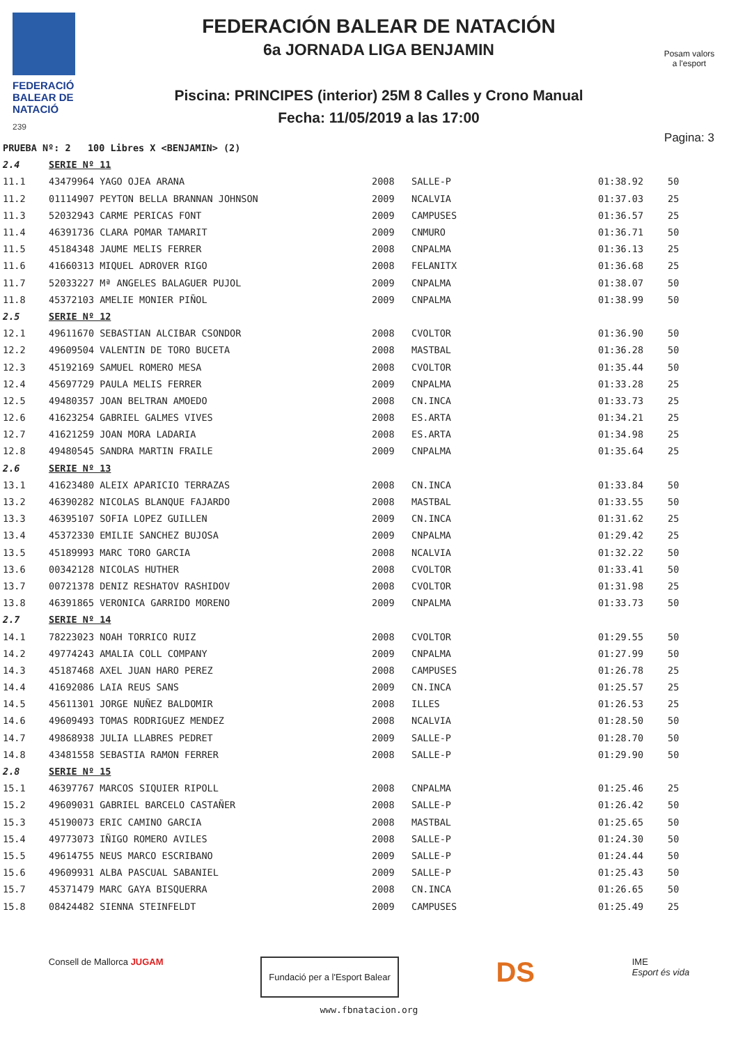FEDERACIÓ
BALEAR DE
NATACIÓ
239
FEDERACIÓN BALEAR DE NATACIÓN
6a JORNADA LIGA BENJAMIN
Piscina: PRINCIPES (interior) 25M 8 Calles y Crono Manual
Fecha: 11/05/2019 a las 17:00
Posam valors
a l'esport
Pagina: 3
| PRUEBA Nº: 2 100 Libres X <BENJAMIN> (2) | | | | | |
| 2.4 | SERIE Nº 11 | | | | |
| 11.1 | 43479964 YAGO OJEA ARANA | 2008 | SALLE-P | 01:38.92 | 50 |
| 11.2 | 01114907 PEYTON BELLA BRANNAN JOHNSON | 2009 | NCALVIA | 01:37.03 | 25 |
| 11.3 | 52032943 CARME PERICAS FONT | 2009 | CAMPUSES | 01:36.57 | 25 |
| 11.4 | 46391736 CLARA POMAR TAMARIT | 2009 | CNMURO | 01:36.71 | 50 |
| 11.5 | 45184348 JAUME MELIS FERRER | 2008 | CNPALMA | 01:36.13 | 25 |
| 11.6 | 41660313 MIQUEL ADROVER RIGO | 2008 | FELANITX | 01:36.68 | 25 |
| 11.7 | 52033227 Mª ANGELES BALAGUER PUJOL | 2009 | CNPALMA | 01:38.07 | 50 |
| 11.8 | 45372103 AMELIE MONIER PIÑOL | 2009 | CNPALMA | 01:38.99 | 50 |
| 2.5 | SERIE Nº 12 | | | | |
| 12.1 | 49611670 SEBASTIAN ALCIBAR CSONDOR | 2008 | CVOLTOR | 01:36.90 | 50 |
| 12.2 | 49609504 VALENTIN DE TORO BUCETA | 2008 | MASTBAL | 01:36.28 | 50 |
| 12.3 | 45192169 SAMUEL ROMERO MESA | 2008 | CVOLTOR | 01:35.44 | 50 |
| 12.4 | 45697729 PAULA MELIS FERRER | 2009 | CNPALMA | 01:33.28 | 25 |
| 12.5 | 49480357 JOAN BELTRAN AMOEDO | 2008 | CN.INCA | 01:33.73 | 25 |
| 12.6 | 41623254 GABRIEL GALMES VIVES | 2008 | ES.ARTA | 01:34.21 | 25 |
| 12.7 | 41621259 JOAN MORA LADARIA | 2008 | ES.ARTA | 01:34.98 | 25 |
| 12.8 | 49480545 SANDRA MARTIN FRAILE | 2009 | CNPALMA | 01:35.64 | 25 |
| 2.6 | SERIE Nº 13 | | | | |
| 13.1 | 41623480 ALEIX APARICIO TERRAZAS | 2008 | CN.INCA | 01:33.84 | 50 |
| 13.2 | 46390282 NICOLAS BLANQUE FAJARDO | 2008 | MASTBAL | 01:33.55 | 50 |
| 13.3 | 46395107 SOFIA LOPEZ GUILLEN | 2009 | CN.INCA | 01:31.62 | 25 |
| 13.4 | 45372330 EMILIE SANCHEZ BUJOSA | 2009 | CNPALMA | 01:29.42 | 25 |
| 13.5 | 45189993 MARC TORO GARCIA | 2008 | NCALVIA | 01:32.22 | 50 |
| 13.6 | 00342128 NICOLAS HUTHER | 2008 | CVOLTOR | 01:33.41 | 50 |
| 13.7 | 00721378 DENIZ RESHATOV RASHIDOV | 2008 | CVOLTOR | 01:31.98 | 25 |
| 13.8 | 46391865 VERONICA GARRIDO MORENO | 2009 | CNPALMA | 01:33.73 | 50 |
| 2.7 | SERIE Nº 14 | | | | |
| 14.1 | 78223023 NOAH TORRICO RUIZ | 2008 | CVOLTOR | 01:29.55 | 50 |
| 14.2 | 49774243 AMALIA COLL COMPANY | 2009 | CNPALMA | 01:27.99 | 50 |
| 14.3 | 45187468 AXEL JUAN HARO PEREZ | 2008 | CAMPUSES | 01:26.78 | 25 |
| 14.4 | 41692086 LAIA REUS SANS | 2009 | CN.INCA | 01:25.57 | 25 |
| 14.5 | 45611301 JORGE NUÑEZ BALDOMIR | 2008 | ILLES | 01:26.53 | 25 |
| 14.6 | 49609493 TOMAS RODRIGUEZ MENDEZ | 2008 | NCALVIA | 01:28.50 | 50 |
| 14.7 | 49868938 JULIA LLABRES PEDRET | 2009 | SALLE-P | 01:28.70 | 50 |
| 14.8 | 43481558 SEBASTIA RAMON FERRER | 2008 | SALLE-P | 01:29.90 | 50 |
| 2.8 | SERIE Nº 15 | | | | |
| 15.1 | 46397767 MARCOS SIQUIER RIPOLL | 2008 | CNPALMA | 01:25.46 | 25 |
| 15.2 | 49609031 GABRIEL BARCELO CASTAÑER | 2008 | SALLE-P | 01:26.42 | 50 |
| 15.3 | 45190073 ERIC CAMINO GARCIA | 2008 | MASTBAL | 01:25.65 | 50 |
| 15.4 | 49773073 IÑIGO ROMERO AVILES | 2008 | SALLE-P | 01:24.30 | 50 |
| 15.5 | 49614755 NEUS MARCO ESCRIBANO | 2009 | SALLE-P | 01:24.44 | 50 |
| 15.6 | 49609931 ALBA PASCUAL SABANIEL | 2009 | SALLE-P | 01:25.43 | 50 |
| 15.7 | 45371479 MARC GAYA BISQUERRA | 2008 | CN.INCA | 01:26.65 | 50 |
| 15.8 | 08424482 SIENNA STEINFELDT | 2009 | CAMPUSES | 01:25.49 | 25 |
Consell de Mallorca JUGAM
Fundació per a l'Esport Balear
DS
IME
Esport és vida
www.fbnatacion.org